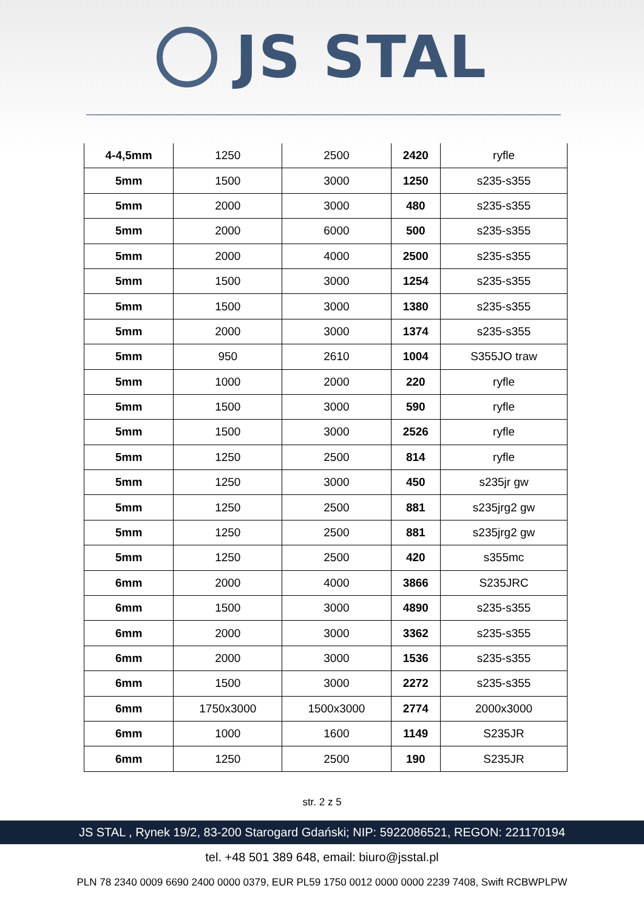JS STAL
| 4-4,5mm | 1250 | 2500 | 2420 | ryfle |
| 5mm | 1500 | 3000 | 1250 | s235-s355 |
| 5mm | 2000 | 3000 | 480 | s235-s355 |
| 5mm | 2000 | 6000 | 500 | s235-s355 |
| 5mm | 2000 | 4000 | 2500 | s235-s355 |
| 5mm | 1500 | 3000 | 1254 | s235-s355 |
| 5mm | 1500 | 3000 | 1380 | s235-s355 |
| 5mm | 2000 | 3000 | 1374 | s235-s355 |
| 5mm | 950 | 2610 | 1004 | S355JO traw |
| 5mm | 1000 | 2000 | 220 | ryfle |
| 5mm | 1500 | 3000 | 590 | ryfle |
| 5mm | 1500 | 3000 | 2526 | ryfle |
| 5mm | 1250 | 2500 | 814 | ryfle |
| 5mm | 1250 | 3000 | 450 | s235jr gw |
| 5mm | 1250 | 2500 | 881 | s235jrg2 gw |
| 5mm | 1250 | 2500 | 881 | s235jrg2 gw |
| 5mm | 1250 | 2500 | 420 | s355mc |
| 6mm | 2000 | 4000 | 3866 | S235JRC |
| 6mm | 1500 | 3000 | 4890 | s235-s355 |
| 6mm | 2000 | 3000 | 3362 | s235-s355 |
| 6mm | 2000 | 3000 | 1536 | s235-s355 |
| 6mm | 1500 | 3000 | 2272 | s235-s355 |
| 6mm | 1750x3000 | 1500x3000 | 2774 | 2000x3000 |
| 6mm | 1000 | 1600 | 1149 | S235JR |
| 6mm | 1250 | 2500 | 190 | S235JR |
str. 2 z 5
JS STAL , Rynek 19/2, 83-200 Starogard Gdański; NIP: 5922086521, REGON: 221170194
tel. +48 501 389 648, email: biuro@jsstal.pl
PLN 78 2340 0009 6690 2400 0000 0379, EUR PL59 1750 0012 0000 0000 2239 7408, Swift RCBWPLPW